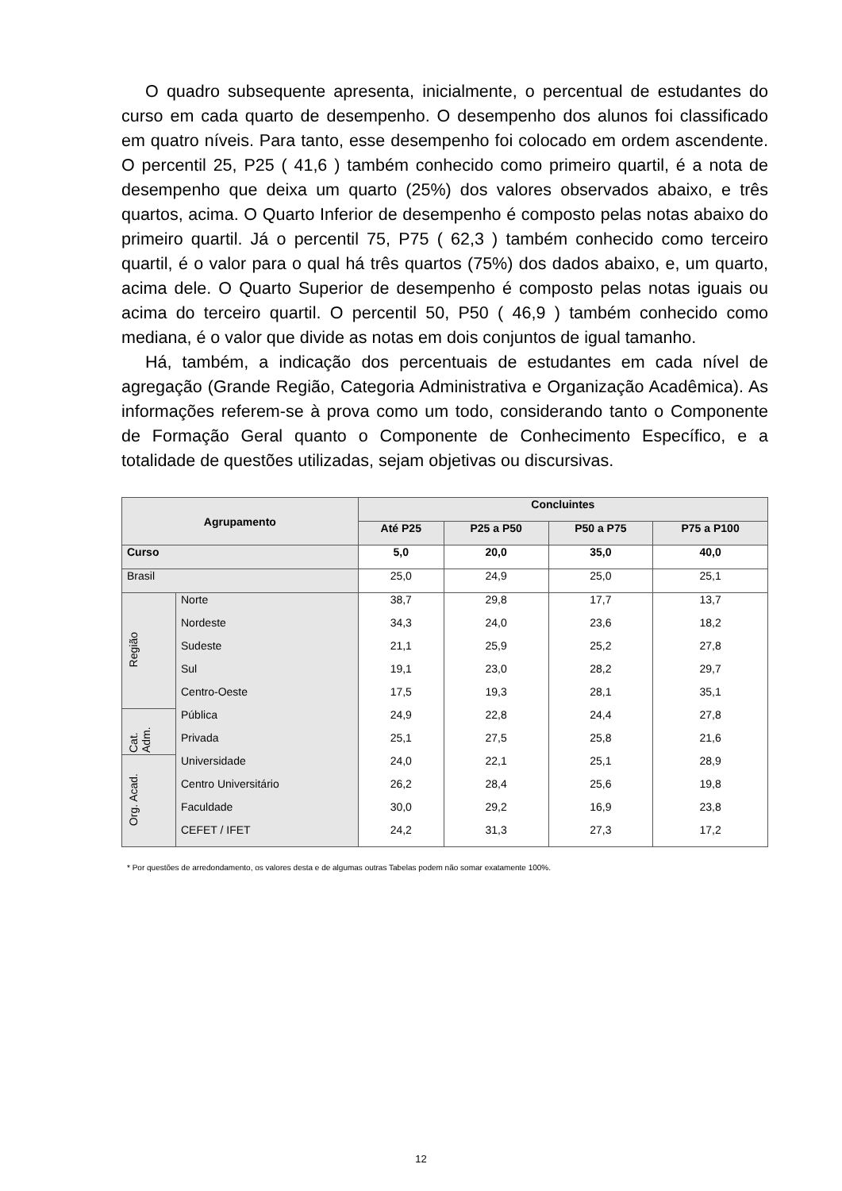O quadro subsequente apresenta, inicialmente, o percentual de estudantes do curso em cada quarto de desempenho. O desempenho dos alunos foi classificado em quatro níveis. Para tanto, esse desempenho foi colocado em ordem ascendente. O percentil 25, P25 ( 41,6 ) também conhecido como primeiro quartil, é a nota de desempenho que deixa um quarto (25%) dos valores observados abaixo, e três quartos, acima. O Quarto Inferior de desempenho é composto pelas notas abaixo do primeiro quartil. Já o percentil 75, P75 ( 62,3 ) também conhecido como terceiro quartil, é o valor para o qual há três quartos (75%) dos dados abaixo, e, um quarto, acima dele. O Quarto Superior de desempenho é composto pelas notas iguais ou acima do terceiro quartil. O percentil 50, P50 ( 46,9 ) também conhecido como mediana, é o valor que divide as notas em dois conjuntos de igual tamanho.
Há, também, a indicação dos percentuais de estudantes em cada nível de agregação (Grande Região, Categoria Administrativa e Organização Acadêmica). As informações referem-se à prova como um todo, considerando tanto o Componente de Formação Geral quanto o Componente de Conhecimento Específico, e a totalidade de questões utilizadas, sejam objetivas ou discursivas.
| Agrupamento | | Concluintes | | | |
| --- | --- | --- | --- | --- | --- |
| | | Até P25 | P25 a P50 | P50 a P75 | P75 a P100 |
| Curso | | 5,0 | 20,0 | 35,0 | 40,0 |
| Brasil | | 25,0 | 24,9 | 25,0 | 25,1 |
| Região | Norte | 38,7 | 29,8 | 17,7 | 13,7 |
| | Nordeste | 34,3 | 24,0 | 23,6 | 18,2 |
| | Sudeste | 21,1 | 25,9 | 25,2 | 27,8 |
| | Sul | 19,1 | 23,0 | 28,2 | 29,7 |
| | Centro-Oeste | 17,5 | 19,3 | 28,1 | 35,1 |
| Cat. Adm. | Pública | 24,9 | 22,8 | 24,4 | 27,8 |
| | Privada | 25,1 | 27,5 | 25,8 | 21,6 |
| Org. Acad. | Universidade | 24,0 | 22,1 | 25,1 | 28,9 |
| | Centro Universitário | 26,2 | 28,4 | 25,6 | 19,8 |
| | Faculdade | 30,0 | 29,2 | 16,9 | 23,8 |
| | CEFET / IFET | 24,2 | 31,3 | 27,3 | 17,2 |
* Por questões de arredondamento, os valores desta e de algumas outras Tabelas podem não somar exatamente 100%.
12